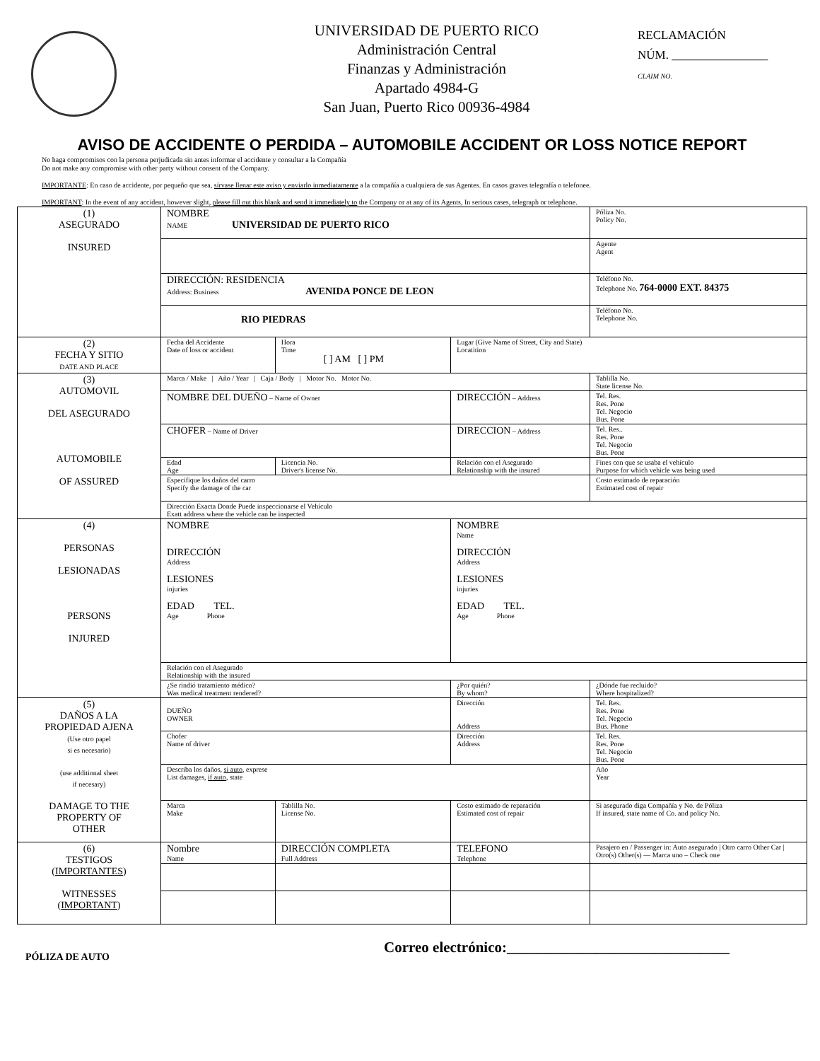UNIVERSIDAD DE PUERTO RICO
Administración Central
Finanzas y Administración
Apartado 4984-G
San Juan, Puerto Rico 00936-4984
RECLAMACIÓN
NÚM. ________________
CLAIM NO.
AVISO DE ACCIDENTE O PERDIDA – AUTOMOBILE ACCIDENT OR LOSS NOTICE REPORT
No haga compromisos con la persona perjudicada sin antes informar el accidente y consultar a la Compañía
Do not make any compromise with other party without consent of the Company.
IMPORTANTE: En caso de accidente, por pequeño que sea, sírvase llenar este aviso y enviarlo inmediatamente a la compañía a cualquiera de sus Agentes. En casos graves telegrafía o telefonee.
IMPORTANT: In the event of any accident, however slight, please fill out this blank and send it immediately to the Company or at any of its Agents, In serious cases, telegraph or telephone.
| (1) ASEGURADO INSURED | NOMBRE NAME UNIVERSIDAD DE PUERTO RICO | | | Póliza No. Policy No. |
| | | | | Agente Agent |
| | DIRECCIÓN: RESIDENCIA Address: Business AVENIDA PONCE DE LEON | | | Teléfono No. Telephone No. 764-0000 EXT. 84375 |
| | RIO PIEDRAS | | | Teléfono No. Telephone No. |
| (2) FECHA Y SITIO DATE AND PLACE | Fecha del Accidente Date of loss or accident | Hora Time [ ] AM [ ] PM | Lugar (Give Name of Street, City and State) Locatition | |
| (3) AUTOMOVIL DEL ASEGURADO AUTOMOBILE OF ASSURED | Marca / Make / Año / Year / Caja / Body / Motor No. Motor No. | | | Tablilla No. State license No. |
| | NOMBRE DEL DUEÑO – Name of Owner | | DIRECCIÓN – Address | Tel. Res. Res. Pone Tel. Negocio Bus. Pone |
| | CHOFER – Name of Driver | | DIRECCION – Address | Tel. Res.. Res. Pone Tel. Negocio Bus. Pone |
| | Edad Age | Licencia No. Driver's license No. | Relación con el Asegurado Relationship with the insured | Fines con que se usaba el vehículo Purpose for which vehicle was being used |
| | Especifique los daños del carro Specify the damage of the car | | | Costo estimado de reparación Estimated cost of repair |
| | Dirección Exacta Donde Puede inspeccionarse el Vehículo Exatt address where the vehicle can be inspected | | | |
| (4) PERSONAS LESIONADAS PERSONS INJURED | NOMBRE DIRECCIÓN Address LESIONES injuries EDAD TEL. Age Phone | | NOMBRE Name DIRECCIÓN Address LESIONES injuries EDAD TEL. Age Phone | |
| | Relación con el Asegurado Relationship with the insured | | | |
| | ¿Se rindió tratamiento médico? Was medical treatment rendered? | | ¿Por quién? By whom? | ¿Dónde fue recluido? Where hospitalized? |
| (5) DAÑOS A LA PROPIEDAD AJENA (Use otro papel si es necesario) (use additional sheet if necesary) DAMAGE TO THE PROPERTY OF OTHER | DUEÑO OWNER | | Dirección Address | Tel. Res. Res. Pone Tel. Negocio Bus. Phone |
| | Chofer Name of driver | | Dirección Address | Tel. Res. Res. Pone Tel. Negocio Bus. Pone |
| | Describa los daños, si auto , exprese List damages, if auto , state | | | Año Year |
| | Marca Make | Tablilla No. License No. | Costo estimado de reparación Estimated cost of repair | Si asegurado diga Compañía y No. de Póliza If insured, state name of Co. and policy No. |
| (6) TESTIGOS ( IMPORTANTES ) WITNESSES ( IMPORTANT ) | Nombre Name | DIRECCIÓN COMPLETA Full Address | TELEFONO Telephone | Pasajero en / Passenger in: Auto asegurado / Otro carro Other Car / Otro(s) Other(s) — Marca uno – Check one |
PÓLIZA DE AUTO Correo electrónico:______________________________